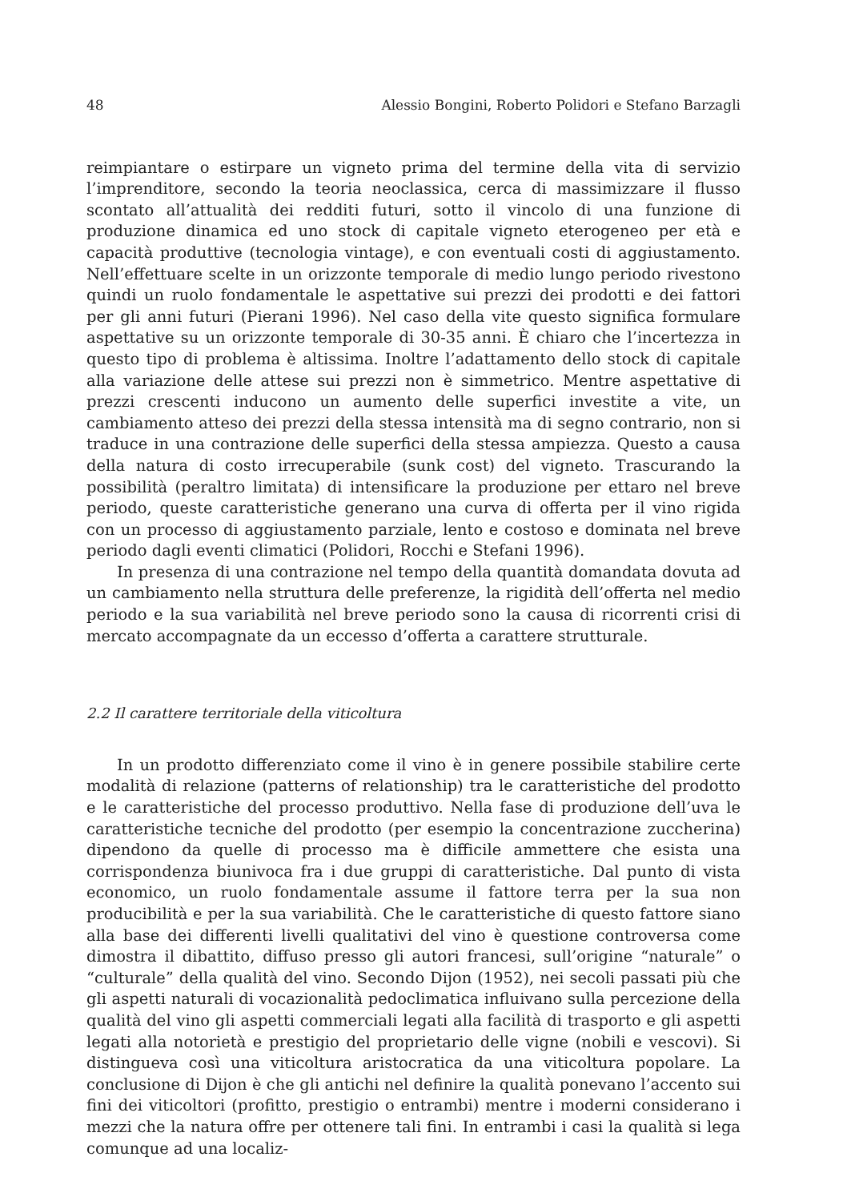48 Alessio Bongini, Roberto Polidori e Stefano Barzagli
reimpiantare o estirpare un vigneto prima del termine della vita di servizio l’imprenditore, secondo la teoria neoclassica, cerca di massimizzare il flusso scontato all’attualità dei redditi futuri, sotto il vincolo di una funzione di produzione dinamica ed uno stock di capitale vigneto eterogeneo per età e capacità produttive (tecnologia vintage), e con eventuali costi di aggiustamento. Nell’effettuare scelte in un orizzonte temporale di medio lungo periodo rivestono quindi un ruolo fondamentale le aspettative sui prezzi dei prodotti e dei fattori per gli anni futuri (Pierani 1996). Nel caso della vite questo significa formulare aspettative su un orizzonte temporale di 30-35 anni. È chiaro che l’incertezza in questo tipo di problema è altissima. Inoltre l’adattamento dello stock di capitale alla variazione delle attese sui prezzi non è simmetrico. Mentre aspettative di prezzi crescenti inducono un aumento delle superfici investite a vite, un cambiamento atteso dei prezzi della stessa intensità ma di segno contrario, non si traduce in una contrazione delle superfici della stessa ampiezza. Questo a causa della natura di costo irrecuperabile (sunk cost) del vigneto. Trascurando la possibilità (peraltro limitata) di intensificare la produzione per ettaro nel breve periodo, queste caratteristiche generano una curva di offerta per il vino rigida con un processo di aggiustamento parziale, lento e costoso e dominata nel breve periodo dagli eventi climatici (Polidori, Rocchi e Stefani 1996).
In presenza di una contrazione nel tempo della quantità domandata dovuta ad un cambiamento nella struttura delle preferenze, la rigidità dell’offerta nel medio periodo e la sua variabilità nel breve periodo sono la causa di ricorrenti crisi di mercato accompagnate da un eccesso d’offerta a carattere strutturale.
2.2 Il carattere territoriale della viticoltura
In un prodotto differenziato come il vino è in genere possibile stabilire certe modalità di relazione (patterns of relationship) tra le caratteristiche del prodotto e le caratteristiche del processo produttivo. Nella fase di produzione dell’uva le caratteristiche tecniche del prodotto (per esempio la concentrazione zuccherina) dipendono da quelle di processo ma è difficile ammettere che esista una corrispondenza biunivoca fra i due gruppi di caratteristiche. Dal punto di vista economico, un ruolo fondamentale assume il fattore terra per la sua non producibilità e per la sua variabilità. Che le caratteristiche di questo fattore siano alla base dei differenti livelli qualitativi del vino è questione controversa come dimostra il dibattito, diffuso presso gli autori francesi, sull’origine “naturale” o “culturale” della qualità del vino. Secondo Dijon (1952), nei secoli passati più che gli aspetti naturali di vocazionalità pedoclimatica influivano sulla percezione della qualità del vino gli aspetti commerciali legati alla facilità di trasporto e gli aspetti legati alla notorietà e prestigio del proprietario delle vigne (nobili e vescovi). Si distingueva così una viticoltura aristocratica da una viticoltura popolare. La conclusione di Dijon è che gli antichi nel definire la qualità ponevano l’accento sui fini dei viticoltori (profitto, prestigio o entrambi) mentre i moderni considerano i mezzi che la natura offre per ottenere tali fini. In entrambi i casi la qualità si lega comunque ad una localiz-